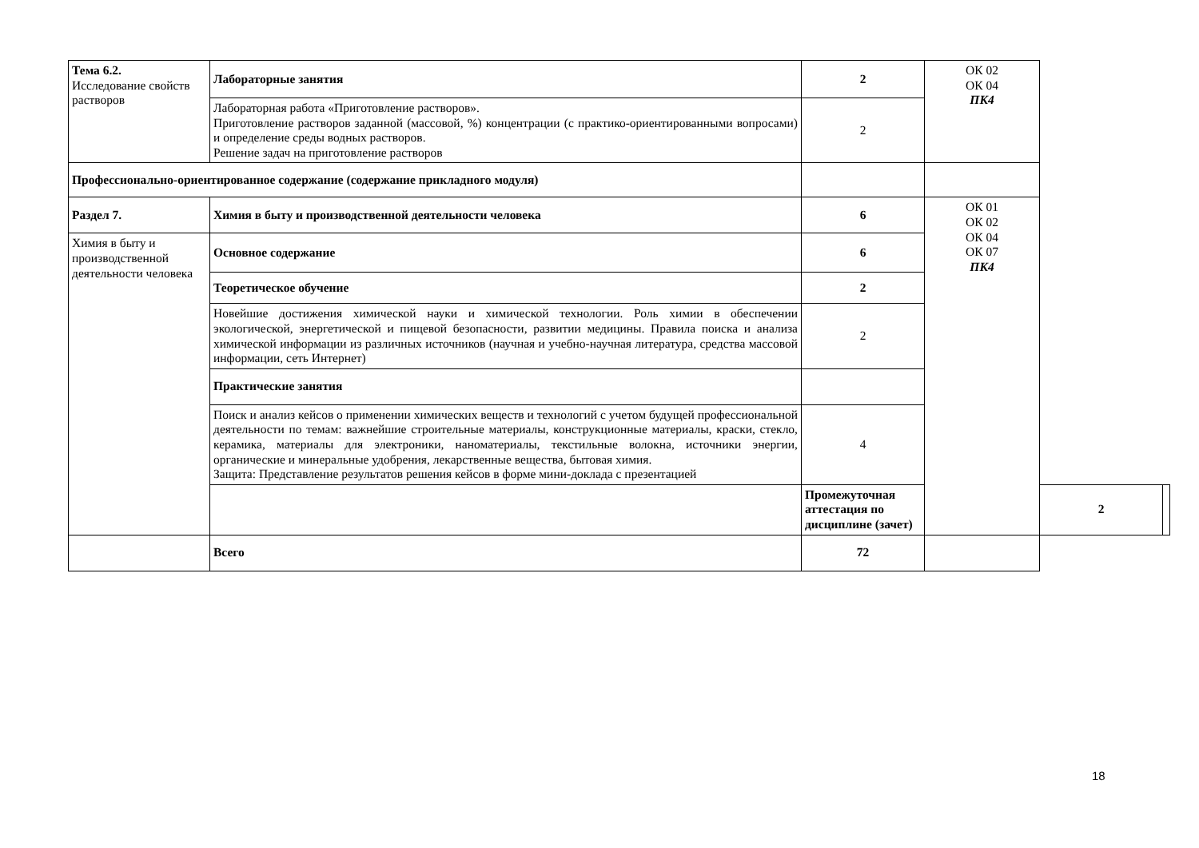| Тема 6.2. Исследование свойств растворов | Лабораторные занятия | 2 | ОК 02 ОК 04 ПК4 | | |
| | Лабораторная работа «Приготовление растворов». Приготовление растворов заданной (массовой, %) концентрации (с практико-ориентированными вопросами) и определение среды водных растворов. Решение задач на приготовление растворов | 2 | | | |
| Профессионально-ориентированное содержание (содержание прикладного модуля) | | | | | |
| Раздел 7. | Химия в быту и производственной деятельности человека | 6 | ОК 01 ОК 02 ОК 04 ОК 07 ПК4 | | |
| Химия в быту и производственной деятельности человека | Основное содержание | 6 | | | |
| | Теоретическое обучение | 2 | | | |
| | Новейшие достижения химической науки и химической технологии. Роль химии в обеспечении экологической, энергетической и пищевой безопасности, развитии медицины. Правила поиска и анализа химической информации из различных источников (научная и учебно-научная литература, средства массовой информации, сеть Интернет) | 2 | | | |
| | Практические занятия | | | | |
| | Поиск и анализ кейсов о применении химических веществ и технологий с учетом будущей профессиональной деятельности по темам: важнейшие строительные материалы, конструкционные материалы, краски, стекло, керамика, материалы для электроники, наноматериалы, текстильные волокна, источники энергии, органические и минеральные удобрения, лекарственные вещества, бытовая химия. Защита: Представление результатов решения кейсов в форме мини-доклада с презентацией | 4 | | | |
| | | Промежуточная аттестация по дисциплине (зачет) | | 2 | |
| | Всего | 72 | | | |
18